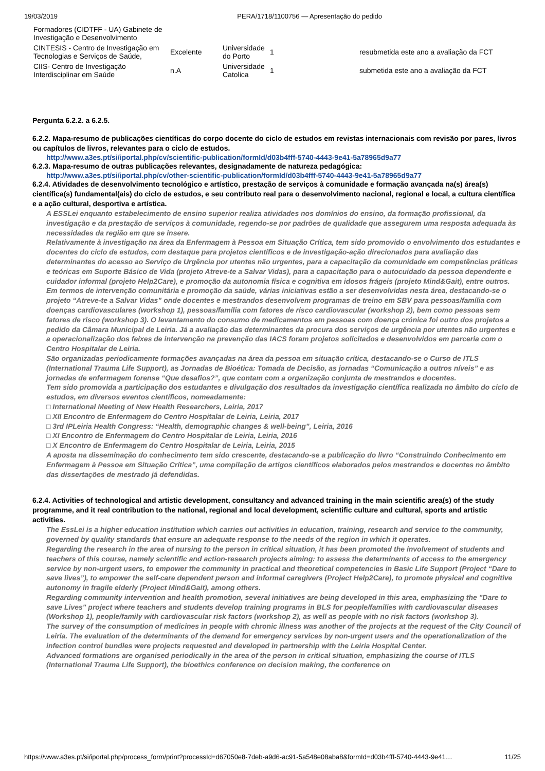19/03/2019 PERA/1718/1100756 — Apresentação do pedido
| Formadores (CIDTFF - UA) Gabinete de Investigação e Desenvolvimento | | | | |
| CINTESIS - Centro de Investigação em Tecnologias e Serviços de Saúde, | Excelente | Universidade do Porto | 1 | resubmetida este ano a avaliação da FCT |
| CIIS- Centro de Investigação Interdisciplinar em Saúde | n.A | Universidade Catolica | 1 | submetida este ano a avaliação da FCT |
Pergunta 6.2.2. a 6.2.5.
6.2.2. Mapa-resumo de publicações científicas do corpo docente do ciclo de estudos em revistas internacionais com revisão por pares, livros ou capítulos de livros, relevantes para o ciclo de estudos.
http://www.a3es.pt/si/iportal.php/cv/scientific-publication/formId/d03b4fff-5740-4443-9e41-5a78965d9a77
6.2.3. Mapa-resumo de outras publicações relevantes, designadamente de natureza pedagógica:
http://www.a3es.pt/si/iportal.php/cv/other-scientific-publication/formId/d03b4fff-5740-4443-9e41-5a78965d9a77
6.2.4. Atividades de desenvolvimento tecnológico e artístico, prestação de serviços à comunidade e formação avançada na(s) área(s) científica(s) fundamental(ais) do ciclo de estudos, e seu contributo real para o desenvolvimento nacional, regional e local, a cultura científica e a ação cultural, desportiva e artística.
A ESSLei enquanto estabelecimento de ensino superior realiza atividades nos domínios do ensino, da formação profissional, da investigação e da prestação de serviços à comunidade, regendo-se por padrões de qualidade que assegurem uma resposta adequada às necessidades da região em que se insere.
Relativamente à investigação na área da Enfermagem à Pessoa em Situação Crítica, tem sido promovido o envolvimento dos estudantes e docentes do ciclo de estudos, com destaque para projetos científicos e de investigação-ação direcionados para avaliação das determinantes do acesso ao Serviço de Urgência por utentes não urgentes, para a capacitação da comunidade em competências práticas e teóricas em Suporte Básico de Vida (projeto Atreve-te a Salvar Vidas), para a capacitação para o autocuidado da pessoa dependente e cuidador informal (projeto Help2Care), e promoção da autonomia física e cognitiva em idosos frágeis (projeto Mind&Gait), entre outros.
Em termos de intervenção comunitária e promoção da saúde, várias iniciativas estão a ser desenvolvidas nesta área, destacando-se o projeto “Atreve-te a Salvar Vidas” onde docentes e mestrandos desenvolvem programas de treino em SBV para pessoas/família com doenças cardiovasculares (workshop 1), pessoas/família com fatores de risco cardiovascular (workshop 2), bem como pessoas sem fatores de risco (workshop 3). O levantamento do consumo de medicamentos em pessoas com doença crónica foi outro dos projetos a pedido da Câmara Municipal de Leiria. Já a avaliação das determinantes da procura dos serviços de urgência por utentes não urgentes e a operacionalização dos feixes de intervenção na prevenção das IACS foram projetos solicitados e desenvolvidos em parceria com o Centro Hospitalar de Leiria.
São organizadas periodicamente formações avançadas na área da pessoa em situação crítica, destacando-se o Curso de ITLS (International Trauma Life Support), as Jornadas de Bioética: Tomada de Decisão, as jornadas “Comunicação a outros níveis” e as jornadas de enfermagem forense “Que desafios?”, que contam com a organização conjunta de mestrandos e docentes.
Tem sido promovida a participação dos estudantes e divulgação dos resultados da investigação científica realizada no âmbito do ciclo de estudos, em diversos eventos científicos, nomeadamente:
□ International Meeting of New Health Researchers, Leiria, 2017
□ XII Encontro de Enfermagem do Centro Hospitalar de Leiria, Leiria, 2017
□ 3rd IPLeiria Health Congress: “Health, demographic changes & well-being”, Leiria, 2016
□ XI Encontro de Enfermagem do Centro Hospitalar de Leiria, Leiria, 2016
□ X Encontro de Enfermagem do Centro Hospitalar de Leiria, Leiria, 2015
A aposta na disseminação do conhecimento tem sido crescente, destacando-se a publicação do livro “Construindo Conhecimento em Enfermagem à Pessoa em Situação Crítica”, uma compilação de artigos científicos elaborados pelos mestrandos e docentes no âmbito das dissertações de mestrado já defendidas.
6.2.4. Activities of technological and artistic development, consultancy and advanced training in the main scientific area(s) of the study programme, and it real contribution to the national, regional and local development, scientific culture and cultural, sports and artistic activities.
The EssLei is a higher education institution which carries out activities in education, training, research and service to the community, governed by quality standards that ensure an adequate response to the needs of the region in which it operates.
Regarding the research in the area of nursing to the person in critical situation, it has been promoted the involvement of students and teachers of this course, namely scientific and action-research projects aiming: to assess the determinants of access to the emergency service by non-urgent users, to empower the community in practical and theoretical competencies in Basic Life Support (Project “Dare to save lives”), to empower the self-care dependent person and informal caregivers (Project Help2Care), to promote physical and cognitive autonomy in fragile elderly (Project Mind&Gait), among others.
Regarding community intervention and health promotion, several initiatives are being developed in this area, emphasizing the "Dare to save Lives" project where teachers and students develop training programs in BLS for people/families with cardiovascular diseases (Workshop 1), people/family with cardiovascular risk factors (workshop 2), as well as people with no risk factors (workshop 3).
The survey of the consumption of medicines in people with chronic illness was another of the projects at the request of the City Council of Leiria. The evaluation of the determinants of the demand for emergency services by non-urgent users and the operationalization of the infection control bundles were projects requested and developed in partnership with the Leiria Hospital Center.
Advanced formations are organised periodically in the area of the person in critical situation, emphasizing the course of ITLS (International Trauma Life Support), the bioethics conference on decision making, the conference on
https://www.a3es.pt/si/iportal.php/process_form/print?processId=d67050e8-7deb-a9d6-ac91-5a548e08aba8&formId=d03b4fff-5740-4443-9e41… 11/25